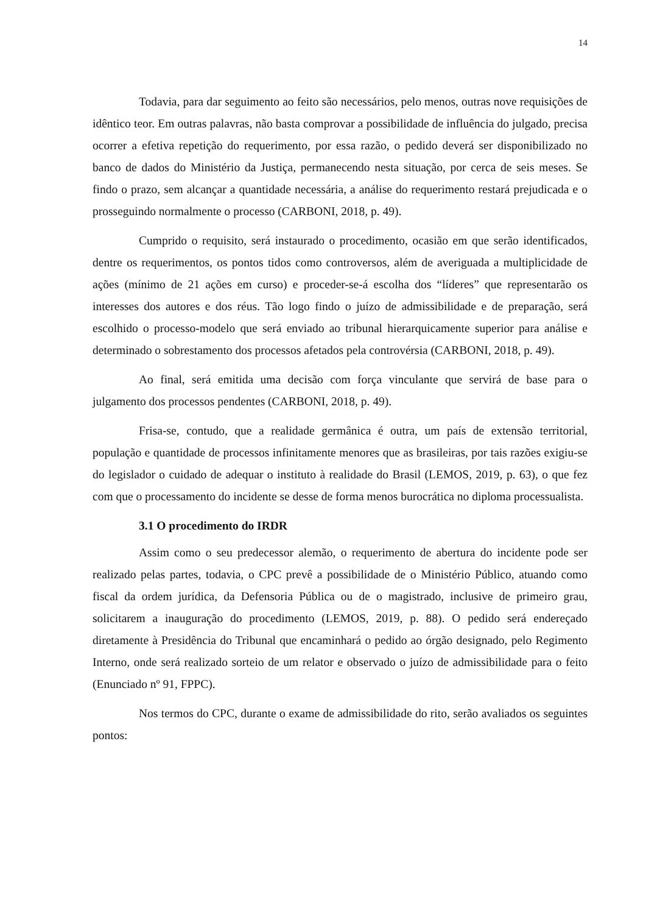14
Todavia, para dar seguimento ao feito são necessários, pelo menos, outras nove requisições de idêntico teor. Em outras palavras, não basta comprovar a possibilidade de influência do julgado, precisa ocorrer a efetiva repetição do requerimento, por essa razão, o pedido deverá ser disponibilizado no banco de dados do Ministério da Justiça, permanecendo nesta situação, por cerca de seis meses. Se findo o prazo, sem alcançar a quantidade necessária, a análise do requerimento restará prejudicada e o prosseguindo normalmente o processo (CARBONI, 2018, p. 49).
Cumprido o requisito, será instaurado o procedimento, ocasião em que serão identificados, dentre os requerimentos, os pontos tidos como controversos, além de averiguada a multiplicidade de ações (mínimo de 21 ações em curso) e proceder-se-á escolha dos “líderes” que representarão os interesses dos autores e dos réus. Tão logo findo o juízo de admissibilidade e de preparação, será escolhido o processo-modelo que será enviado ao tribunal hierarquicamente superior para análise e determinado o sobrestamento dos processos afetados pela controvérsia (CARBONI, 2018, p. 49).
Ao final, será emitida uma decisão com força vinculante que servirá de base para o julgamento dos processos pendentes (CARBONI, 2018, p. 49).
Frisa-se, contudo, que a realidade germânica é outra, um país de extensão territorial, população e quantidade de processos infinitamente menores que as brasileiras, por tais razões exigiu-se do legislador o cuidado de adequar o instituto à realidade do Brasil (LEMOS, 2019, p. 63), o que fez com que o processamento do incidente se desse de forma menos burocrática no diploma processualista.
3.1 O procedimento do IRDR
Assim como o seu predecessor alemão, o requerimento de abertura do incidente pode ser realizado pelas partes, todavia, o CPC prevê a possibilidade de o Ministério Público, atuando como fiscal da ordem jurídica, da Defensoria Pública ou de o magistrado, inclusive de primeiro grau, solicitarem a inauguração do procedimento (LEMOS, 2019, p. 88). O pedido será endereçado diretamente à Presidência do Tribunal que encaminhará o pedido ao órgão designado, pelo Regimento Interno, onde será realizado sorteio de um relator e observado o juízo de admissibilidade para o feito (Enunciado nº 91, FPPC).
Nos termos do CPC, durante o exame de admissibilidade do rito, serão avaliados os seguintes pontos: